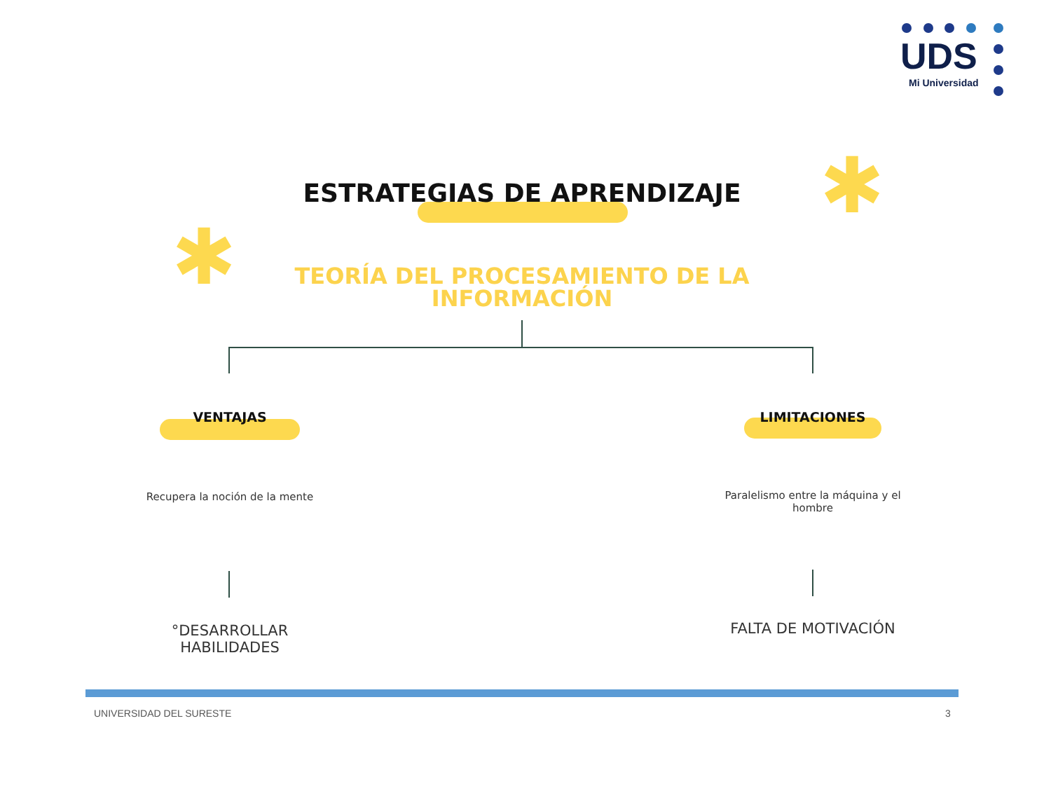UDS
Mi Universidad
✱
✱
ESTRATEGIAS DE APRENDIZAJE
TEORÍA DEL PROCESAMIENTO DE LA
INFORMACIÓN
VENTAJAS LIMITACIONES
Recupera la noción de la mente
Paralelismo entre la máquina y el hombre
°DESARROLLAR HABILIDADES
FALTA DE MOTIVACIÓN
UNIVERSIDAD DEL SURESTE 3